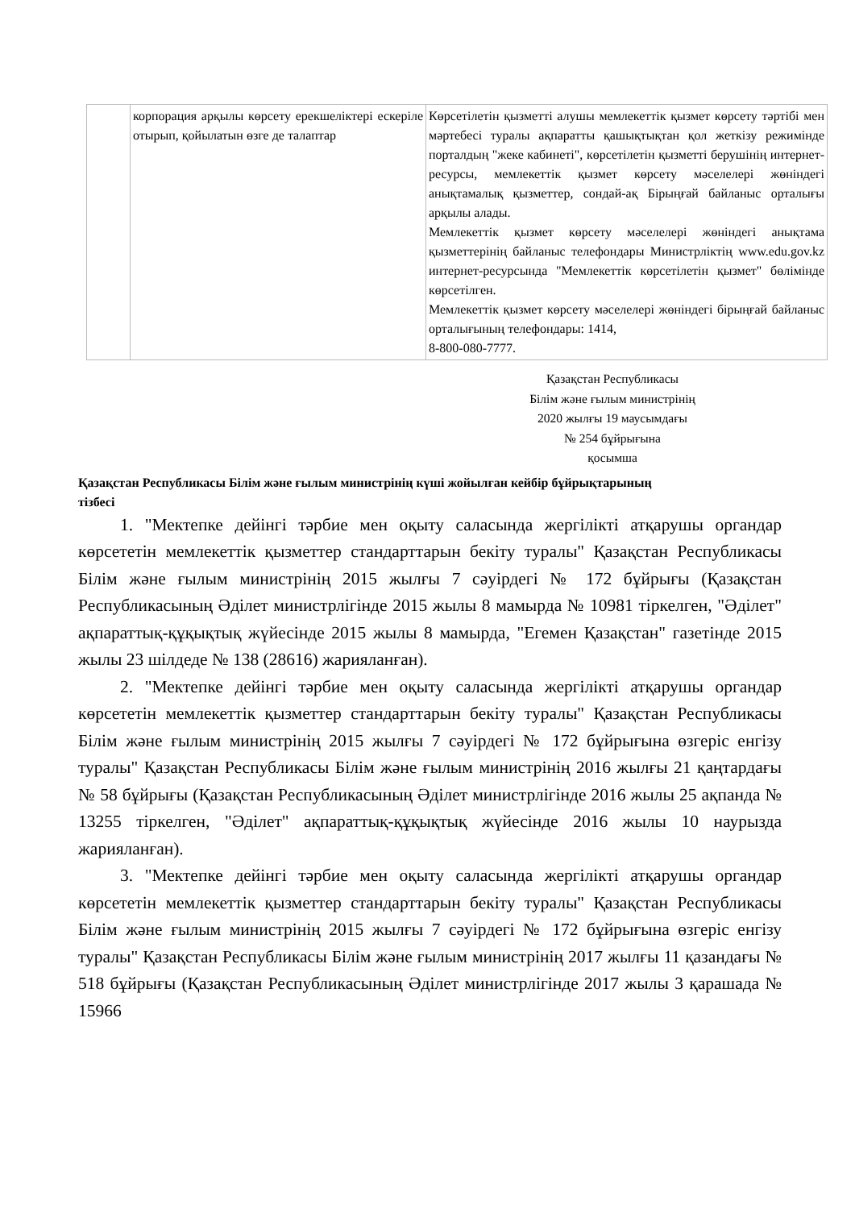| | корпорация арқылы көрсету ерекшеліктері ескеріле отырып, қойылатын өзге де талаптар | Көрсетілетін қызметті алушы мемлекеттік қызмет көрсету тәртібі мен мәртебесі туралы ақпаратты қашықтықтан қол жеткізу режимінде порталдың "жеке кабинеті", көрсетілетін қызметті берушінің интернет-ресурсы, мемлекеттік қызмет көрсету мәселелері жөніндегі анықтамалық қызметтер, сондай-ақ Бірыңғай байланыс орталығы арқылы алады. Мемлекеттік қызмет көрсету мәселелері жөніндегі анықтама қызметтерінің байланыс телефондары Министрліктің www.edu.gov.kz интернет-ресурсында "Мемлекеттік көрсетілетін қызмет" бөлімінде көрсетілген. Мемлекеттік қызмет көрсету мәселелері жөніндегі бірыңғай байланыс орталығының телефондары: 1414, 8-800-080-7777. |
Қазақстан Республикасы
Білім және ғылым министрінің
2020 жылғы 19 маусымдағы
№ 254 бұйрығына
қосымша
Қазақстан Республикасы Білім және ғылым министрінің күші жойылған кейбір бұйрықтарының тізбесі
1. "Мектепке дейінгі тәрбие мен оқыту саласында жергілікті атқарушы органдар көрсететін мемлекеттік қызметтер стандарттарын бекіту туралы" Қазақстан Республикасы Білім және ғылым министрінің 2015 жылғы 7 сәуірдегі № 172 бұйрығы (Қазақстан Республикасының Әділет министрлігінде 2015 жылы 8 мамырда № 10981 тіркелген, "Әділет" ақпараттық-құқықтық жүйесінде 2015 жылы 8 мамырда, "Егемен Қазақстан" газетінде 2015 жылы 23 шілдеде № 138 (28616) жарияланған).
2. "Мектепке дейінгі тәрбие мен оқыту саласында жергілікті атқарушы органдар көрсететін мемлекеттік қызметтер стандарттарын бекіту туралы" Қазақстан Республикасы Білім және ғылым министрінің 2015 жылғы 7 сәуірдегі № 172 бұйрығына өзгеріс енгізу туралы" Қазақстан Республикасы Білім және ғылым министрінің 2016 жылғы 21 қаңтардағы № 58 бұйрығы (Қазақстан Республикасының Әділет министрлігінде 2016 жылы 25 ақпанда № 13255 тіркелген, "Әділет" ақпараттық-құқықтық жүйесінде 2016 жылы 10 наурызда жарияланған).
3. "Мектепке дейінгі тәрбие мен оқыту саласында жергілікті атқарушы органдар көрсететін мемлекеттік қызметтер стандарттарын бекіту туралы" Қазақстан Республикасы Білім және ғылым министрінің 2015 жылғы 7 сәуірдегі № 172 бұйрығына өзгеріс енгізу туралы" Қазақстан Республикасы Білім және ғылым министрінің 2017 жылғы 11 қазандағы № 518 бұйрығы (Қазақстан Республикасының Әділет министрлігінде 2017 жылы 3 қарашада № 15966